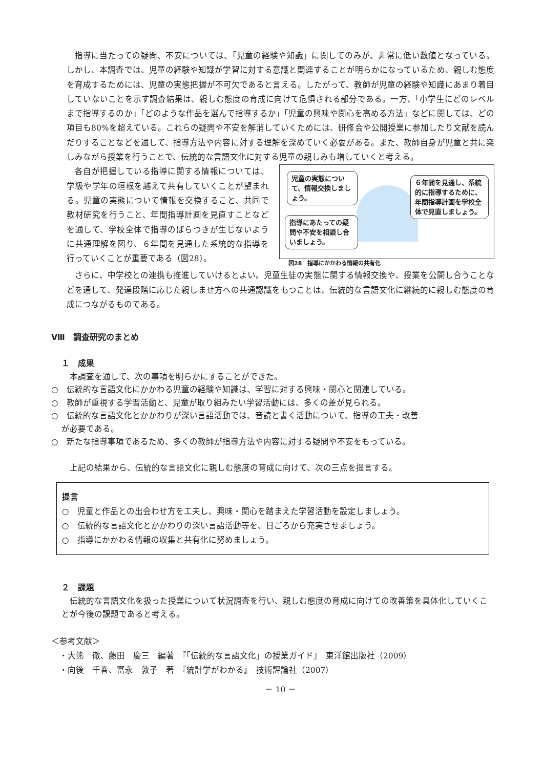指導に当たっての疑問、不安については、「児童の経験や知識」に関してのみが、非常に低い数値となっている。しかし、本調査では、児童の経験や知識が学習に対する意識と関連することが明らかになっているため、親しむ態度を育成するためには、児童の実態把握が不可欠であると言える。したがって、教師が児童の経験や知識にあまり着目していないことを示す調査結果は、親しむ態度の育成に向けて危惧される部分である。一方、「小学生にどのレベルまで指導するのか」「どのような作品を選んで指導するか」「児童の興味や関心を高める方法」などに関しては、どの項目も80%を超えている。これらの疑問や不安を解消していくためには、研修会や公開授業に参加したり文献を読んだりすることなどを通して、指導方法や内容に対する理解を深めていく必要がある。また、教師自身が児童と共に楽しみながら授業を行うことで、伝統的な言語文化に対する児童の親しみも増していくと考える。
各自が把握している指導に関する情報については、学級や学年の垣根を越えて共有していくことが望まれる。児童の実態について情報を交換すること、共同で教材研究を行うこと、年間指導計画を見直すことなどを通して、学校全体で指導のばらつきが生じないように共通理解を図り、６年間を見通した系統的な指導を行っていくことが重要である（図28）。
児童の実態について、情報交換しましょう。
指導にあたっての疑問や不安を相談し合いましょう。
６年間を見通し、系統的に指導するために、年間指導計画を学校全体で見直しましょう。
図28　指導にかかわる情報の共有化
さらに、中学校との連携も推進していけるとよい。児童生徒の実態に関する情報交換や、授業を公開し合うことなどを通して、発達段階に応じた親しませ方への共通認識をもつことは、伝統的な言語文化に継続的に親しむ態度の育成につながるものである。
Ⅷ　調査研究のまとめ
１　成果
　本調査を通して、次の事項を明らかにすることができた。
○　伝統的な言語文化にかかわる児童の経験や知識は、学習に対する興味・関心と関連している。
○　教師が重視する学習活動と、児童が取り組みたい学習活動には、多くの差が見られる。
○　伝統的な言語文化とかかわりが深い言語活動では、音読と書く活動について、指導の工夫・改善
が必要である。
○　新たな指導事項であるため、多くの教師が指導方法や内容に対する疑問や不安をもっている。
　上記の結果から、伝統的な言語文化に親しむ態度の育成に向けて、次の三点を提言する。
提言
○　児童と作品との出会わせ方を工夫し、興味・関心を踏まえた学習活動を設定しましょう。
○　伝統的な言語文化とかかわりの深い言語活動等を、日ごろから充実させましょう。
○　指導にかかわる情報の収集と共有化に努めましょう。
２　課題
　伝統的な言語文化を扱った授業について状況調査を行い、親しむ態度の育成に向けての改善策を具体化していくことが今後の課題であると考える。
＜参考文献＞
　・大熊　徹、藤田　慶三　編著　『「伝統的な言語文化」の授業ガイド』　東洋館出版社（2009）
　・向後　千春、冨永　敦子　著　『統計学がわかる』　技術評論社（2007）
－ 10 －